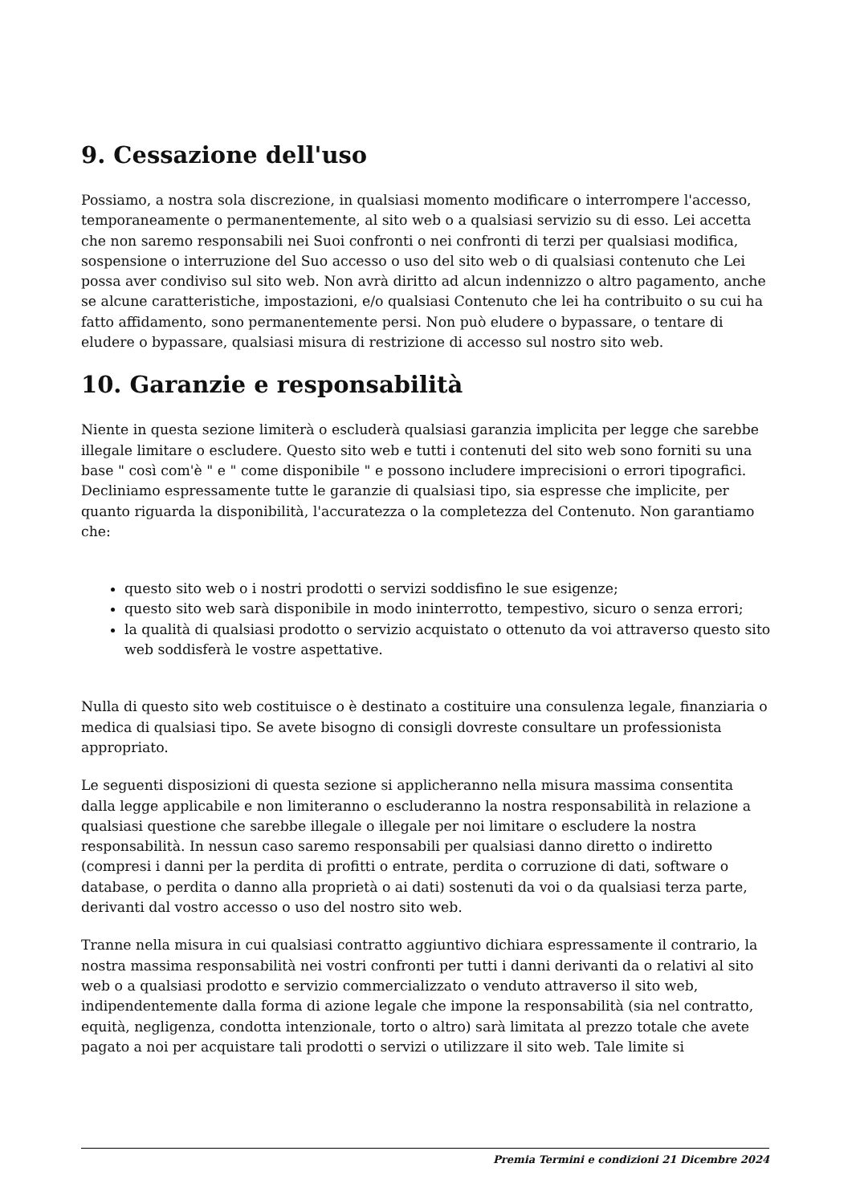9. Cessazione dell'uso
Possiamo, a nostra sola discrezione, in qualsiasi momento modificare o interrompere l'accesso, temporaneamente o permanentemente, al sito web o a qualsiasi servizio su di esso. Lei accetta che non saremo responsabili nei Suoi confronti o nei confronti di terzi per qualsiasi modifica, sospensione o interruzione del Suo accesso o uso del sito web o di qualsiasi contenuto che Lei possa aver condiviso sul sito web. Non avrà diritto ad alcun indennizzo o altro pagamento, anche se alcune caratteristiche, impostazioni, e/o qualsiasi Contenuto che lei ha contribuito o su cui ha fatto affidamento, sono permanentemente persi. Non può eludere o bypassare, o tentare di eludere o bypassare, qualsiasi misura di restrizione di accesso sul nostro sito web.
10. Garanzie e responsabilità
Niente in questa sezione limiterà o escluderà qualsiasi garanzia implicita per legge che sarebbe illegale limitare o escludere. Questo sito web e tutti i contenuti del sito web sono forniti su una base " così com'è " e " come disponibile " e possono includere imprecisioni o errori tipografici. Decliniamo espressamente tutte le garanzie di qualsiasi tipo, sia espresse che implicite, per quanto riguarda la disponibilità, l'accuratezza o la completezza del Contenuto. Non garantiamo che:
questo sito web o i nostri prodotti o servizi soddisfino le sue esigenze;
questo sito web sarà disponibile in modo ininterrotto, tempestivo, sicuro o senza errori;
la qualità di qualsiasi prodotto o servizio acquistato o ottenuto da voi attraverso questo sito web soddisferà le vostre aspettative.
Nulla di questo sito web costituisce o è destinato a costituire una consulenza legale, finanziaria o medica di qualsiasi tipo. Se avete bisogno di consigli dovreste consultare un professionista appropriato.
Le seguenti disposizioni di questa sezione si applicheranno nella misura massima consentita dalla legge applicabile e non limiteranno o escluderanno la nostra responsabilità in relazione a qualsiasi questione che sarebbe illegale o illegale per noi limitare o escludere la nostra responsabilità. In nessun caso saremo responsabili per qualsiasi danno diretto o indiretto (compresi i danni per la perdita di profitti o entrate, perdita o corruzione di dati, software o database, o perdita o danno alla proprietà o ai dati) sostenuti da voi o da qualsiasi terza parte, derivanti dal vostro accesso o uso del nostro sito web.
Tranne nella misura in cui qualsiasi contratto aggiuntivo dichiara espressamente il contrario, la nostra massima responsabilità nei vostri confronti per tutti i danni derivanti da o relativi al sito web o a qualsiasi prodotto e servizio commercializzato o venduto attraverso il sito web, indipendentemente dalla forma di azione legale che impone la responsabilità (sia nel contratto, equità, negligenza, condotta intenzionale, torto o altro) sarà limitata al prezzo totale che avete pagato a noi per acquistare tali prodotti o servizi o utilizzare il sito web. Tale limite si
Premia Termini e condizioni 21 Dicembre 2024